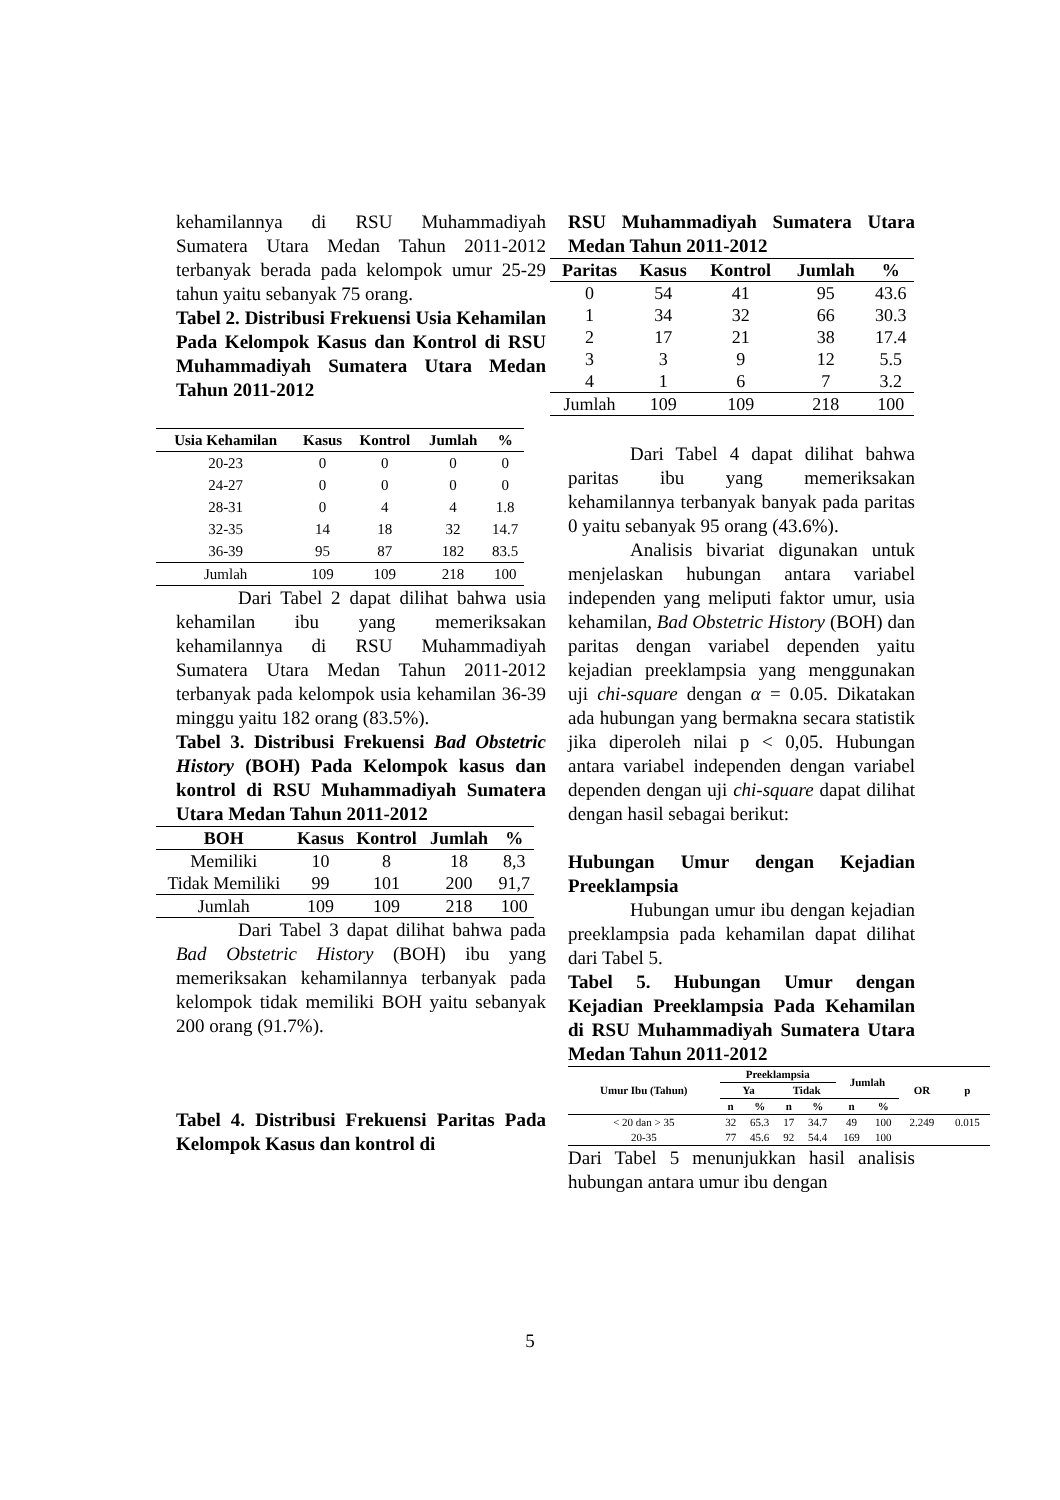kehamilannya di RSU Muhammadiyah Sumatera Utara Medan Tahun 2011-2012 terbanyak berada pada kelompok umur 25-29 tahun yaitu sebanyak 75 orang.
Tabel 2. Distribusi Frekuensi Usia Kehamilan Pada Kelompok Kasus dan Kontrol di RSU Muhammadiyah Sumatera Utara Medan Tahun 2011-2012
| Usia Kehamilan | Kasus | Kontrol | Jumlah | % |
| --- | --- | --- | --- | --- |
| 20-23 | 0 | 0 | 0 | 0 |
| 24-27 | 0 | 0 | 0 | 0 |
| 28-31 | 0 | 4 | 4 | 1.8 |
| 32-35 | 14 | 18 | 32 | 14.7 |
| 36-39 | 95 | 87 | 182 | 83.5 |
| Jumlah | 109 | 109 | 218 | 100 |
Dari Tabel 2 dapat dilihat bahwa usia kehamilan ibu yang memeriksakan kehamilannya di RSU Muhammadiyah Sumatera Utara Medan Tahun 2011-2012 terbanyak pada kelompok usia kehamilan 36-39 minggu yaitu 182 orang (83.5%).
Tabel 3. Distribusi Frekuensi Bad Obstetric History (BOH) Pada Kelompok kasus dan kontrol di RSU Muhammadiyah Sumatera Utara Medan Tahun 2011-2012
| BOH | Kasus | Kontrol | Jumlah | % |
| --- | --- | --- | --- | --- |
| Memiliki | 10 | 8 | 18 | 8,3 |
| Tidak Memiliki | 99 | 101 | 200 | 91,7 |
| Jumlah | 109 | 109 | 218 | 100 |
Dari Tabel 3 dapat dilihat bahwa pada Bad Obstetric History (BOH) ibu yang memeriksakan kehamilannya terbanyak pada kelompok tidak memiliki BOH yaitu sebanyak 200 orang (91.7%).
Tabel 4. Distribusi Frekuensi Paritas Pada Kelompok Kasus dan kontrol di
RSU Muhammadiyah Sumatera Utara Medan Tahun 2011-2012
| Paritas | Kasus | Kontrol | Jumlah | % |
| --- | --- | --- | --- | --- |
| 0 | 54 | 41 | 95 | 43.6 |
| 1 | 34 | 32 | 66 | 30.3 |
| 2 | 17 | 21 | 38 | 17.4 |
| 3 | 3 | 9 | 12 | 5.5 |
| 4 | 1 | 6 | 7 | 3.2 |
| Jumlah | 109 | 109 | 218 | 100 |
Dari Tabel 4 dapat dilihat bahwa paritas ibu yang memeriksakan kehamilannya terbanyak banyak pada paritas 0 yaitu sebanyak 95 orang (43.6%).
Analisis bivariat digunakan untuk menjelaskan hubungan antara variabel independen yang meliputi faktor umur, usia kehamilan, Bad Obstetric History (BOH) dan paritas dengan variabel dependen yaitu kejadian preeklampsia yang menggunakan uji chi-square dengan α = 0.05. Dikatakan ada hubungan yang bermakna secara statistik jika diperoleh nilai p < 0,05. Hubungan antara variabel independen dengan variabel dependen dengan uji chi-square dapat dilihat dengan hasil sebagai berikut:
Hubungan Umur dengan Kejadian Preeklampsia
Hubungan umur ibu dengan kejadian preeklampsia pada kehamilan dapat dilihat dari Tabel 5.
Tabel 5. Hubungan Umur dengan Kejadian Preeklampsia Pada Kehamilan di RSU Muhammadiyah Sumatera Utara Medan Tahun 2011-2012
| Umur Ibu (Tahun) | Preeklampsia | | | | Jumlah | | OR | p |
| --- | --- | --- | --- | --- | --- | --- | --- | --- |
| | Ya | | Tidak | | | | | |
| | n | % | n | % | n | % | | |
| < 20 dan > 35 | 32 | 65.3 | 17 | 34.7 | 49 | 100 | 2.249 | 0.015 |
| 20-35 | 77 | 45.6 | 92 | 54.4 | 169 | 100 | | |
Dari Tabel 5 menunjukkan hasil analisis hubungan antara umur ibu dengan
5